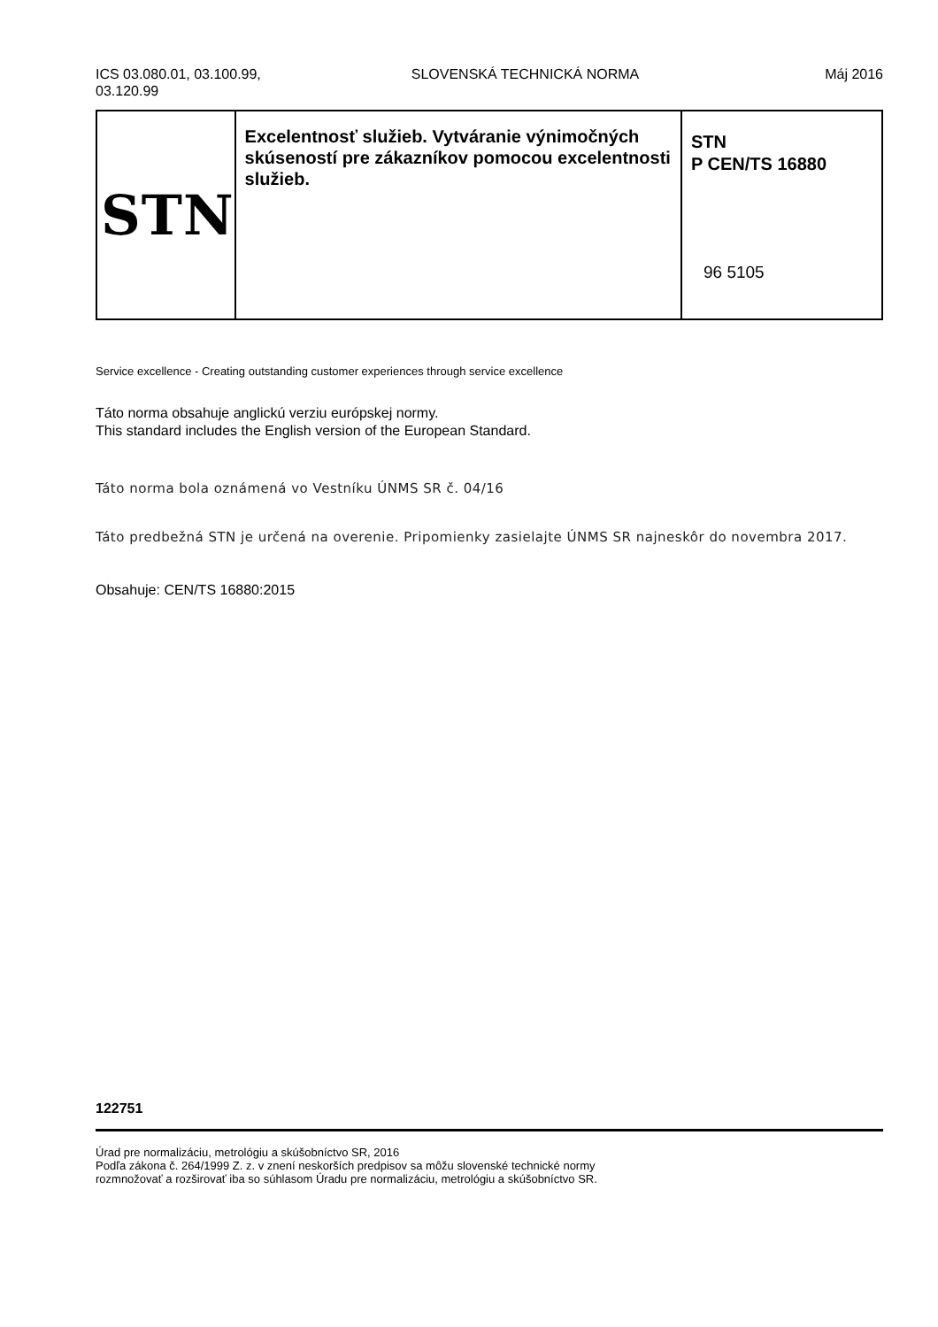ICS 03.080.01, 03.100.99,
03.120.99
SLOVENSKÁ TECHNICKÁ NORMA Máj 2016
| STN | Excelentnosť služieb. Vytváranie výnimočných skúseností pre zákazníkov pomocou excelentnosti služieb. | STN P CEN/TS 16880 96 5105 |
Service excellence - Creating outstanding customer experiences through service excellence
Táto norma obsahuje anglickú verziu európskej normy.
This standard includes the English version of the European Standard.
Táto norma bola oznámená vo Vestníku ÚNMS SR č. 04/16
Táto predbežná STN je určená na overenie. Pripomienky zasielajte ÚNMS SR najneskôr do novembra 2017.
Obsahuje: CEN/TS 16880:2015
122751
Úrad pre normalizáciu, metrológiu a skúšobníctvo SR, 2016
Podľa zákona č. 264/1999 Z. z. v znení neskorších predpisov sa môžu slovenské technické normy
rozmnožovať a rozširovať iba so súhlasom Úradu pre normalizáciu, metrológiu a skúšobníctvo SR.